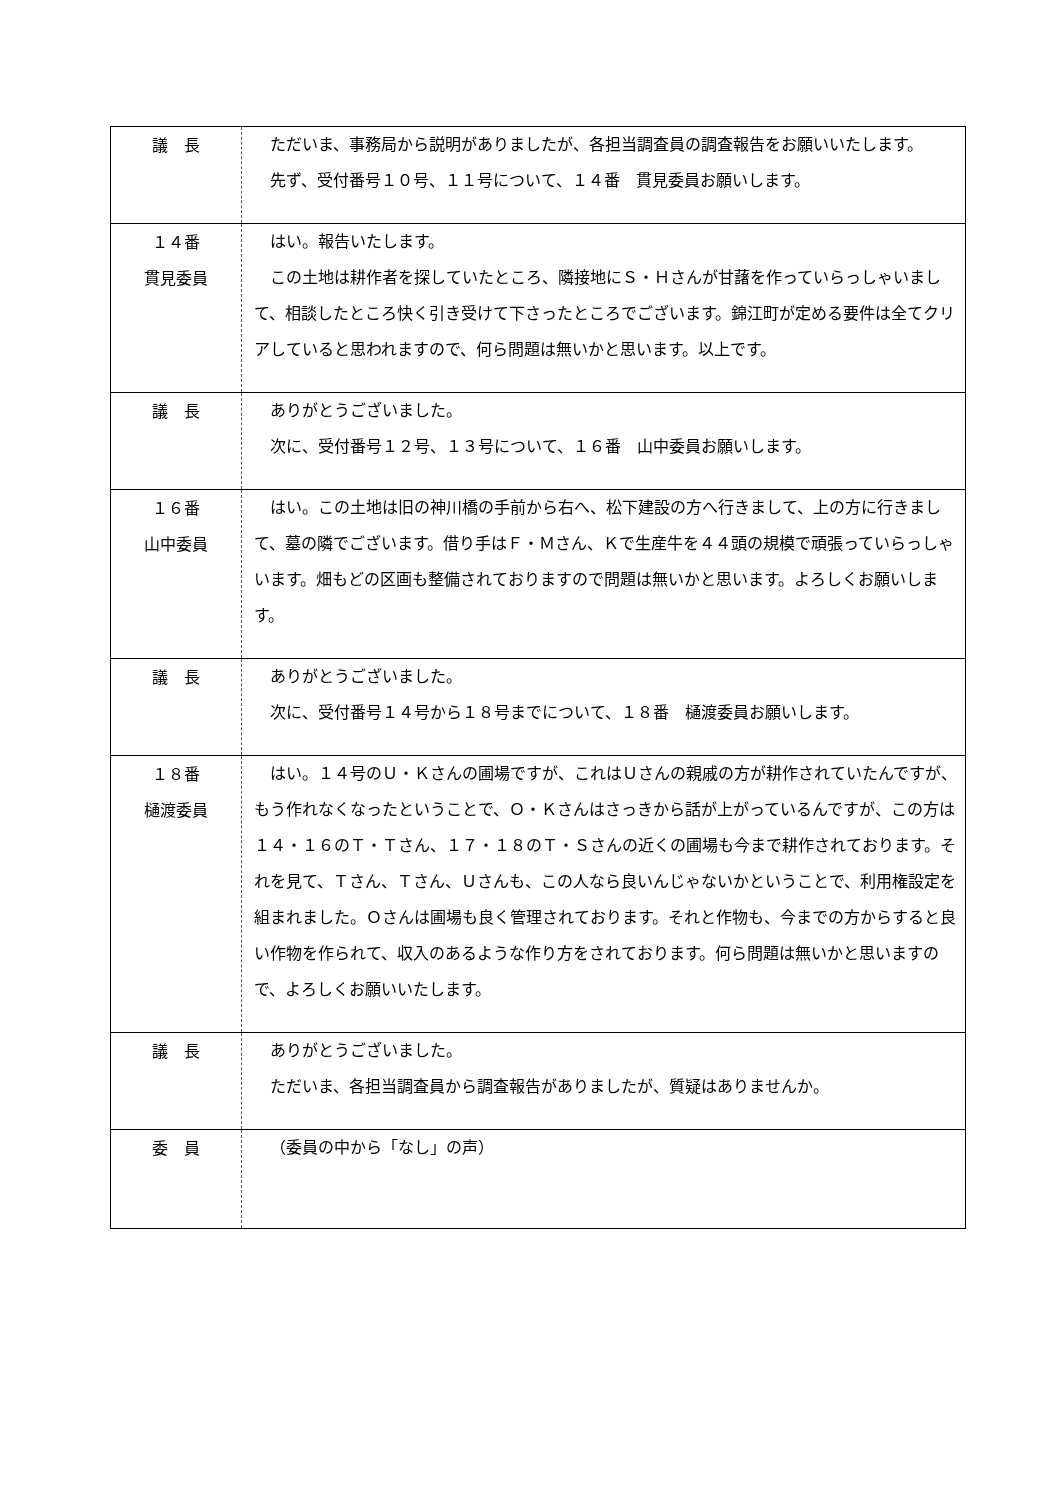| 議 長 | ただいま、事務局から説明がありましたが、各担当調査員の調査報告をお願いいたします。 先ず、受付番号１０号、１１号について、１４番 貫見委員お願いします。 |
| １４番 貫見委員 | はい。報告いたします。 この土地は耕作者を探していたところ、隣接地にＳ・Ｈさんが甘藷を作っていらっしゃいまして、相談したところ快く引き受けて下さったところでございます。錦江町が定める要件は全てクリアしていると思われますので、何ら問題は無いかと思います。以上です。 |
| 議 長 | ありがとうございました。 次に、受付番号１２号、１３号について、１６番 山中委員お願いします。 |
| １６番 山中委員 | はい。この土地は旧の神川橋の手前から右へ、松下建設の方へ行きまして、上の方に行きまして、墓の隣でございます。借り手はＦ・Ｍさん、Ｋで生産牛を４４頭の規模で頑張っていらっしゃいます。畑もどの区画も整備されておりますので問題は無いかと思います。よろしくお願いします。 |
| 議 長 | ありがとうございました。 次に、受付番号１４号から１８号までについて、１８番 樋渡委員お願いします。 |
| １８番 樋渡委員 | はい。１４号のＵ・Ｋさんの圃場ですが、これはＵさんの親戚の方が耕作されていたんですが、もう作れなくなったということで、Ｏ・Ｋさんはさっきから話が上がっているんですが、この方は１４・１６のＴ・Ｔさん、１７・１８のＴ・Ｓさんの近くの圃場も今まで耕作されております。それを見て、Ｔさん、Ｔさん、Ｕさんも、この人なら良いんじゃないかということで、利用権設定を組まれました。Ｏさんは圃場も良く管理されております。それと作物も、今までの方からすると良い作物を作られて、収入のあるような作り方をされております。何ら問題は無いかと思いますので、よろしくお願いいたします。 |
| 議 長 | ありがとうございました。 ただいま、各担当調査員から調査報告がありましたが、質疑はありませんか。 |
| 委 員 | （委員の中から「なし」の声） |